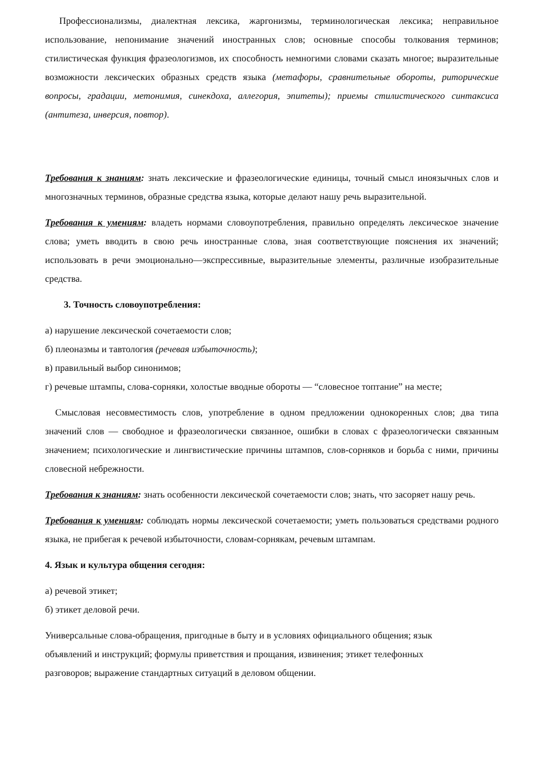Профессионализмы, диалектная лексика, жаргонизмы, терминологическая лексика; неправильное использование, непонимание значений иностранных слов; основные способы толкования терминов; стилистическая функция фразеологизмов, их способность немногими словами сказать многое; выразительные возможности лексических образных средств языка (метафоры, сравнительные обороты, риторические вопросы, градации, метонимия, синекдоха, аллегория, эпитеты); приемы стилистического синтаксиса (антитеза, инверсия, повтор).
Требования к знаниям: знать лексические и фразеологические единицы, точный смысл иноязычных слов и многозначных терминов, образные средства языка, которые делают нашу речь выразительной.
Требования к умениям: владеть нормами словоупотребления, правильно определять лексическое значение слова; уметь вводить в свою речь иностранные слова, зная соответствующие пояснения их значений; использовать в речи эмоционально—экспрессивные, выразительные элементы, различные изобразительные средства.
3. Точность словоупотребления:
а) нарушение лексической сочетаемости слов;
б) плеоназмы и тавтология (речевая избыточность);
в) правильный выбор синонимов;
г) речевые штампы, слова-сорняки, холостые вводные обороты — “словесное топтание” на месте;
Смысловая несовместимость слов, употребление в одном предложении однокоренных слов; два типа значений слов — свободное и фразеологически связанное, ошибки в словах с фразеологически связанным значением; психологические и лингвистические причины штампов, слов-сорняков и борьба с ними, причины словесной небрежности.
Требования к знаниям: знать особенности лексической сочетаемости слов; знать, что засоряет нашу речь.
Требования к умениям: соблюдать нормы лексической сочетаемости; уметь пользоваться средствами родного языка, не прибегая к речевой избыточности, словам-сорнякам, речевым штампам.
4. Язык и культура общения сегодня:
а) речевой этикет;
б) этикет деловой речи.
Универсальные слова-обращения, пригодные в быту и в условиях официального общения; язык
объявлений и инструкций; формулы приветствия и прощания, извинения; этикет телефонных
разговоров; выражение стандартных ситуаций в деловом общении.